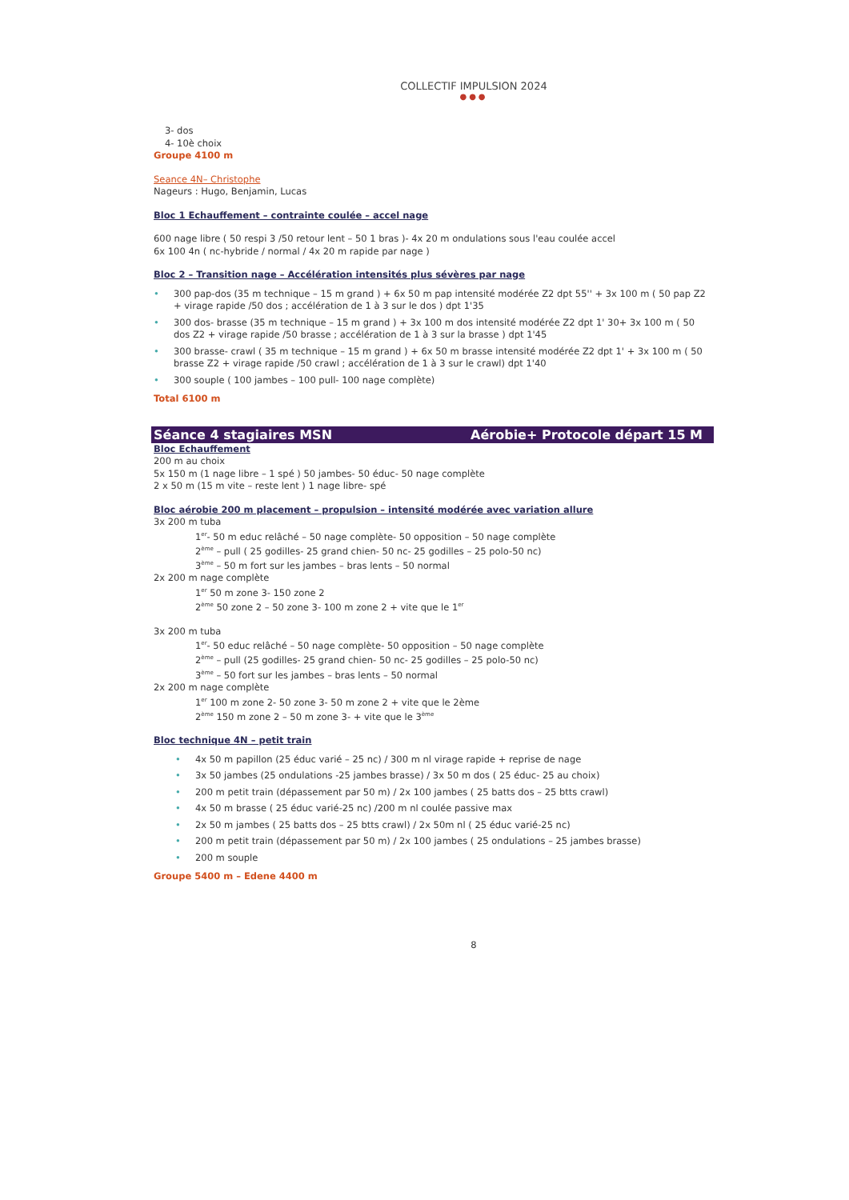COLLECTIF IMPULSION 2024
●●●
3- dos
4- 10è choix
Groupe 4100 m
Seance 4N– Christophe
Nageurs : Hugo, Benjamin, Lucas
Bloc 1 Echauffement – contrainte coulée – accel nage
600 nage libre ( 50 respi 3 /50 retour lent – 50 1 bras )- 4x 20 m ondulations sous l'eau coulée accel
6x 100 4n ( nc-hybride / normal / 4x 20 m rapide par nage )
Bloc 2 – Transition nage – Accélération intensités plus sévères par nage
• 300 pap-dos (35 m technique – 15 m grand ) + 6x 50 m pap intensité modérée Z2 dpt 55'' + 3x 100 m ( 50 pap Z2 + virage rapide /50 dos ; accélération de 1 à 3 sur le dos ) dpt 1'35
• 300 dos- brasse (35 m technique – 15 m grand ) + 3x 100 m dos intensité modérée Z2 dpt 1' 30+ 3x 100 m ( 50 dos Z2 + virage rapide /50 brasse ; accélération de 1 à 3 sur la brasse ) dpt 1'45
• 300 brasse- crawl ( 35 m technique – 15 m grand ) + 6x 50 m brasse intensité modérée Z2 dpt 1' + 3x 100 m ( 50 brasse Z2 + virage rapide /50 crawl ; accélération de 1 à 3 sur le crawl) dpt 1'40
• 300 souple ( 100 jambes – 100 pull- 100 nage complète)
Total 6100 m
Séance 4 stagiaires MSN Aérobie+ Protocole départ 15 M
Bloc Echauffement
200 m au choix
5x 150 m (1 nage libre – 1 spé ) 50 jambes- 50 éduc- 50 nage complète
2 x 50 m (15 m vite – reste lent ) 1 nage libre- spé
Bloc aérobie 200 m placement – propulsion – intensité modérée avec variation allure
3x 200 m tuba
1<sup>er</sup>- 50 m educ relâché – 50 nage complète- 50 opposition – 50 nage complète
2<sup>ème</sup> – pull ( 25 godilles- 25 grand chien- 50 nc- 25 godilles – 25 polo-50 nc)
3<sup>ème</sup> – 50 m fort sur les jambes – bras lents – 50 normal
2x 200 m nage complète
1<sup>er</sup> 50 m zone 3- 150 zone 2
2<sup>ème</sup> 50 zone 2 – 50 zone 3- 100 m zone 2 + vite que le 1<sup>er</sup>
3x 200 m tuba
1<sup>er</sup>- 50 educ relâché – 50 nage complète- 50 opposition – 50 nage complète
2<sup>ème</sup> – pull (25 godilles- 25 grand chien- 50 nc- 25 godilles – 25 polo-50 nc)
3<sup>ème</sup> – 50 fort sur les jambes – bras lents – 50 normal
2x 200 m nage complète
1<sup>er</sup> 100 m zone 2- 50 zone 3- 50 m zone 2 + vite que le 2ème
2<sup>ème</sup> 150 m zone 2 – 50 m zone 3- + vite que le 3<sup>ème</sup>
Bloc technique 4N – petit train
• 4x 50 m papillon (25 éduc varié – 25 nc) / 300 m nl virage rapide + reprise de nage
• 3x 50 jambes (25 ondulations -25 jambes brasse) / 3x 50 m dos ( 25 éduc- 25 au choix)
• 200 m petit train (dépassement par 50 m) / 2x 100 jambes ( 25 batts dos – 25 btts crawl)
• 4x 50 m brasse ( 25 éduc varié-25 nc) /200 m nl coulée passive max
• 2x 50 m jambes ( 25 batts dos – 25 btts crawl) / 2x 50m nl ( 25 éduc varié-25 nc)
• 200 m petit train (dépassement par 50 m) / 2x 100 jambes ( 25 ondulations – 25 jambes brasse)
• 200 m souple
Groupe 5400 m – Edene 4400 m
8